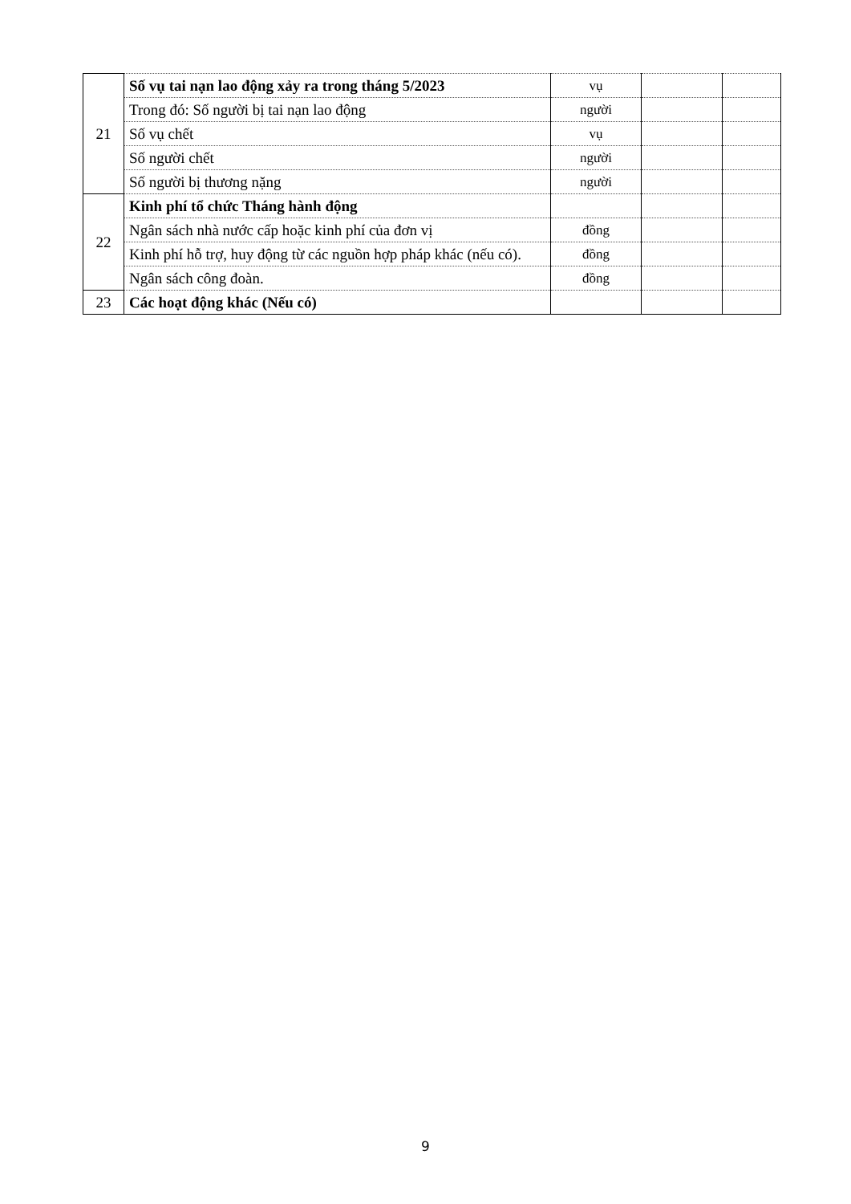| 21 | Số vụ tai nạn lao động xảy ra trong tháng 5/2023 | vụ | | |
| | Trong đó: Số người bị tai nạn lao động | người | | |
| | Số vụ chết | vụ | | |
| | Số người chết | người | | |
| | Số người bị thương nặng | người | | |
| 22 | Kinh phí tổ chức Tháng hành động | | | |
| | Ngân sách nhà nước cấp hoặc kinh phí của đơn vị | đồng | | |
| | Kinh phí hỗ trợ, huy động từ các nguồn hợp pháp khác (nếu có). | đồng | | |
| | Ngân sách công đoàn. | đồng | | |
| 23 | Các hoạt động khác (Nếu có) | | | |
9